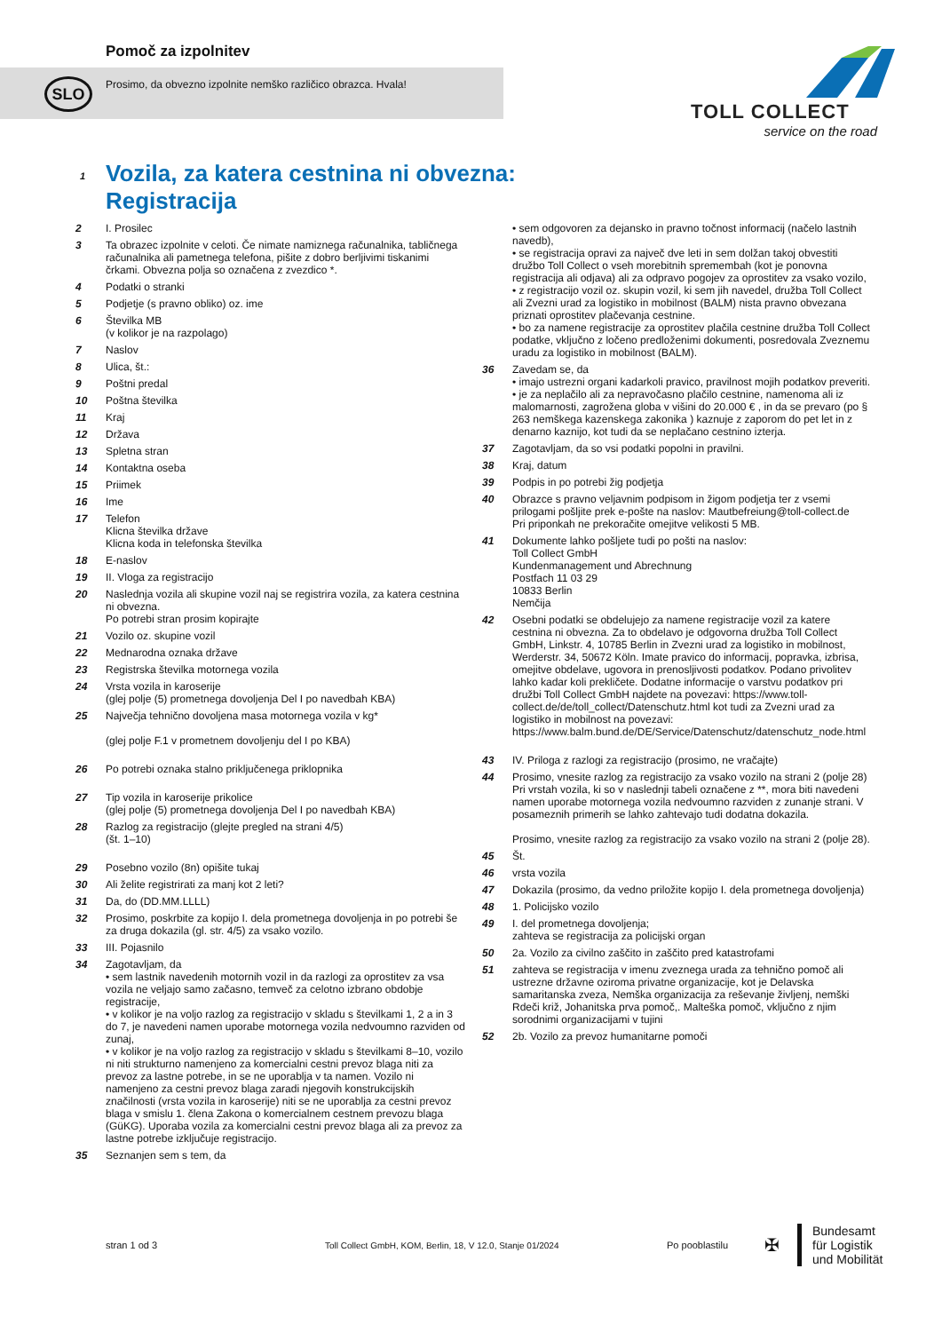Pomoč za izpolnitev
Prosimo, da obvezno izpolnite nemško različico obrazca. Hvala!
SLO
TOLL COLLECT
service on the road
1 Vozila, za katera cestnina ni obvezna:
Registracija
2 I. Prosilec
3 Ta obrazec izpolnite v celoti. Če nimate namiznega računalnika, tabličnega računalnika ali pametnega telefona, pišite z dobro berljivimi tiskanimi črkami. Obvezna polja so označena z zvezdico *.
4 Podatki o stranki
5 Podjetje (s pravno obliko) oz. ime
6 Številka MB
(v kolikor je na razpolago)
7 Naslov
8 Ulica, št.:
9 Poštni predal
10 Poštna številka
11 Kraj
12 Država
13 Spletna stran
14 Kontaktna oseba
15 Priimek
16 Ime
17 Telefon
Klicna številka države
Klicna koda in telefonska številka
18 E-naslov
19 II. Vloga za registracijo
20 Naslednja vozila ali skupine vozil naj se registrira vozila, za katera cestnina ni obvezna.
Po potrebi stran prosim kopirajte
21 Vozilo oz. skupine vozil
22 Mednarodna oznaka države
23 Registrska številka motornega vozila
24 Vrsta vozila in karoserije
(glej polje (5) prometnega dovoljenja Del I po navedbah KBA)
25 Največja tehnično dovoljena masa motornega vozila v kg*
(glej polje F.1 v prometnem dovoljenju del I po KBA)
26 Po potrebi oznaka stalno priključenega priklopnika
27 Tip vozila in karoserije prikolice
(glej polje (5) prometnega dovoljenja Del I po navedbah KBA)
28 Razlog za registracijo (glejte pregled na strani 4/5)
(št. 1–10)
29 Posebno vozilo (8n) opišite tukaj
30 Ali želite registrirati za manj kot 2 leti?
31 Da, do (DD.MM.LLLL)
32 Prosimo, poskrbite za kopijo I. dela prometnega dovoljenja in po potrebi še za druga dokazila (gl. str. 4/5) za vsako vozilo.
33 III. Pojasnilo
34 Zagotavljam, da
• sem lastnik navedenih motornih vozil in da razlogi za oprostitev za vsa vozila ne veljajo samo začasno, temveč za celotno izbrano obdobje registracije,
• v kolikor je na voljo razlog za registracijo v skladu s številkami 1, 2 a in 3 do 7, je navedeni namen uporabe motornega vozila nedvoumno razviden od zunaj,
• v kolikor je na voljo razlog za registracijo v skladu s številkami 8–10, vozilo ni niti strukturno namenjeno za komercialni cestni prevoz blaga niti za prevoz za lastne potrebe, in se ne uporablja v ta namen. Vozilo ni namenjeno za cestni prevoz blaga zaradi njegovih konstrukcijskih značilnosti (vrsta vozila in karoserije) niti se ne uporablja za cestni prevoz blaga v smislu 1. člena Zakona o komercialnem cestnem prevozu blaga (GüKG). Uporaba vozila za komercialni cestni prevoz blaga ali za prevoz za lastne potrebe izključuje registracijo.
35 Seznanjen sem s tem, da
• sem odgovoren za dejansko in pravno točnost informacij (načelo lastnih navedb),
• se registracija opravi za največ dve leti in sem dolžan takoj obvestiti družbo Toll Collect o vseh morebitnih spremembah (kot je ponovna registracija ali odjava) ali za odpravo pogojev za oprostitev za vsako vozilo,
• z registracijo vozil oz. skupin vozil, ki sem jih navedel, družba Toll Collect ali Zvezni urad za logistiko in mobilnost (BALM) nista pravno obvezana priznati oprostitev plačevanja cestnine.
• bo za namene registracije za oprostitev plačila cestnine družba Toll Collect podatke, vključno z ločeno predloženimi dokumenti, posredovala Zveznemu uradu za logistiko in mobilnost (BALM).
36 Zavedam se, da
• imajo ustrezni organi kadarkoli pravico, pravilnost mojih podatkov preveriti.
• je za neplačilo ali za nepravočasno plačilo cestnine, namenoma ali iz malomarnosti, zagrožena globa v višini do 20.000 € , in da se prevaro (po § 263 nemškega kazenskega zakonika ) kaznuje z zaporom do pet let in z denarno kaznijo, kot tudi da se neplačano cestnino izterja.
37 Zagotavljam, da so vsi podatki popolni in pravilni.
38 Kraj, datum
39 Podpis in po potrebi žig podjetja
40 Obrazce s pravno veljavnim podpisom in žigom podjetja ter z vsemi prilogami pošljite prek e-pošte na naslov: Mautbefreiung@toll-collect.de
Pri priponkah ne prekoračite omejitve velikosti 5 MB.
41 Dokumente lahko pošljete tudi po pošti na naslov:
Toll Collect GmbH
Kundenmanagement und Abrechnung
Postfach 11 03 29
10833 Berlin
Nemčija
42 Osebni podatki se obdelujejo za namene registracije vozil za katere cestnina ni obvezna. Za to obdelavo je odgovorna družba Toll Collect GmbH, Linkstr. 4, 10785 Berlin in Zvezni urad za logistiko in mobilnost, Werderstr. 34, 50672 Köln. Imate pravico do informacij, popravka, izbrisa, omejitve obdelave, ugovora in prenosljivosti podatkov. Podano privolitev lahko kadar koli prekličete. Dodatne informacije o varstvu podatkov pri družbi Toll Collect GmbH najdete na povezavi: https://www.toll-collect.de/de/toll_collect/Datenschutz.html kot tudi za Zvezni urad za logistiko in mobilnost na povezavi: https://www.balm.bund.de/DE/Service/Datenschutz/datenschutz_node.html
43 IV. Priloga z razlogi za registracijo (prosimo, ne vračajte)
44 Prosimo, vnesite razlog za registracijo za vsako vozilo na strani 2 (polje 28) Pri vrstah vozila, ki so v naslednji tabeli označene z **, mora biti navedeni namen uporabe motornega vozila nedvoumno razviden z zunanje strani. V posameznih primerih se lahko zahtevajo tudi dodatna dokazila.
Prosimo, vnesite razlog za registracijo za vsako vozilo na strani 2 (polje 28).
45 Št.
46 vrsta vozila
47 Dokazila (prosimo, da vedno priložite kopijo I. dela prometnega dovoljenja)
48 1. Policijsko vozilo
49 I. del prometnega dovoljenja;
zahteva se registracija za policijski organ
50 2a. Vozilo za civilno zaščito in zaščito pred katastrofami
51 zahteva se registracija v imenu zveznega urada za tehnično pomoč ali ustrezne državne oziroma privatne organizacije, kot je Delavska samaritanska zveza, Nemška organizacija za reševanje življenj, nemški Rdeči križ, Johanitska prva pomoč,. Malteška pomoč, vključno z njim sorodnimi organizacijami v tujini
52 2b. Vozilo za prevoz humanitarne pomoči
stran 1 od 3 Toll Collect GmbH, KOM, Berlin, 18, V 12.0, Stanje 01/2024 Po pooblastilu ✠ Bundesamt
für Logistik
und Mobilität